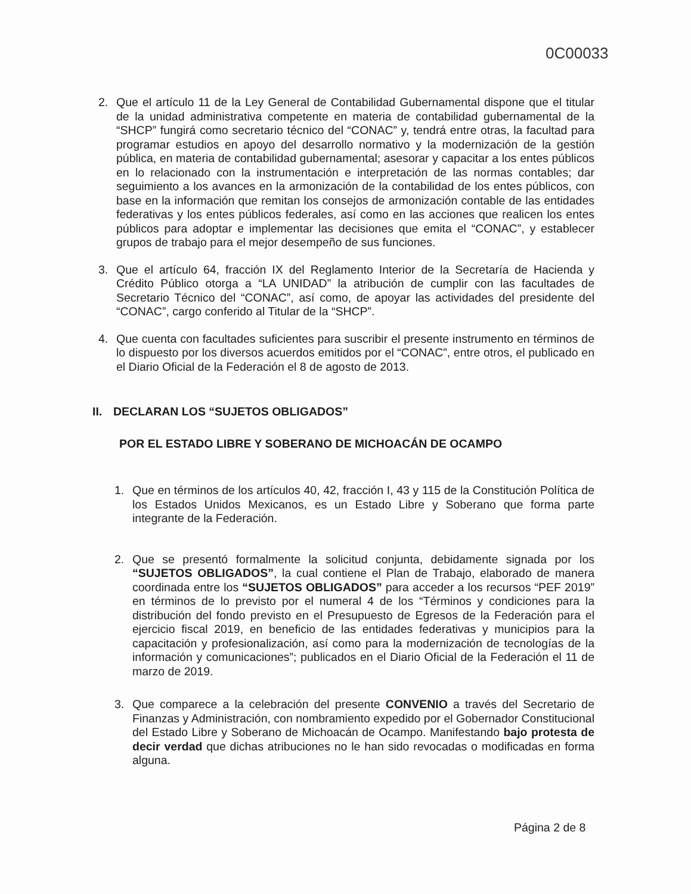0C00033
2. Que el artículo 11 de la Ley General de Contabilidad Gubernamental dispone que el titular de la unidad administrativa competente en materia de contabilidad gubernamental de la “SHCP” fungirá como secretario técnico del “CONAC” y, tendrá entre otras, la facultad para programar estudios en apoyo del desarrollo normativo y la modernización de la gestión pública, en materia de contabilidad gubernamental; asesorar y capacitar a los entes públicos en lo relacionado con la instrumentación e interpretación de las normas contables; dar seguimiento a los avances en la armonización de la contabilidad de los entes públicos, con base en la información que remitan los consejos de armonización contable de las entidades federativas y los entes públicos federales, así como en las acciones que realicen los entes públicos para adoptar e implementar las decisiones que emita el “CONAC”, y establecer grupos de trabajo para el mejor desempeño de sus funciones.
3. Que el artículo 64, fracción IX del Reglamento Interior de la Secretaría de Hacienda y Crédito Público otorga a “LA UNIDAD” la atribución de cumplir con las facultades de Secretario Técnico del “CONAC”, así como, de apoyar las actividades del presidente del “CONAC”, cargo conferido al Titular de la “SHCP”.
4. Que cuenta con facultades suficientes para suscribir el presente instrumento en términos de lo dispuesto por los diversos acuerdos emitidos por el “CONAC”, entre otros, el publicado en el Diario Oficial de la Federación el 8 de agosto de 2013.
II. DECLARAN LOS “SUJETOS OBLIGADOS”
POR EL ESTADO LIBRE Y SOBERANO DE MICHOACÁN DE OCAMPO
1. Que en términos de los artículos 40, 42, fracción I, 43 y 115 de la Constitución Política de los Estados Unidos Mexicanos, es un Estado Libre y Soberano que forma parte integrante de la Federación.
2. Que se presentó formalmente la solicitud conjunta, debidamente signada por los “SUJETOS OBLIGADOS”, la cual contiene el Plan de Trabajo, elaborado de manera coordinada entre los “SUJETOS OBLIGADOS” para acceder a los recursos “PEF 2019” en términos de lo previsto por el numeral 4 de los “Términos y condiciones para la distribución del fondo previsto en el Presupuesto de Egresos de la Federación para el ejercicio fiscal 2019, en beneficio de las entidades federativas y municipios para la capacitación y profesionalización, así como para la modernización de tecnologías de la información y comunicaciones”; publicados en el Diario Oficial de la Federación el 11 de marzo de 2019.
3. Que comparece a la celebración del presente CONVENIO a través del Secretario de Finanzas y Administración, con nombramiento expedido por el Gobernador Constitucional del Estado Libre y Soberano de Michoacán de Ocampo. Manifestando bajo protesta de decir verdad que dichas atribuciones no le han sido revocadas o modificadas en forma alguna.
Página 2 de 8